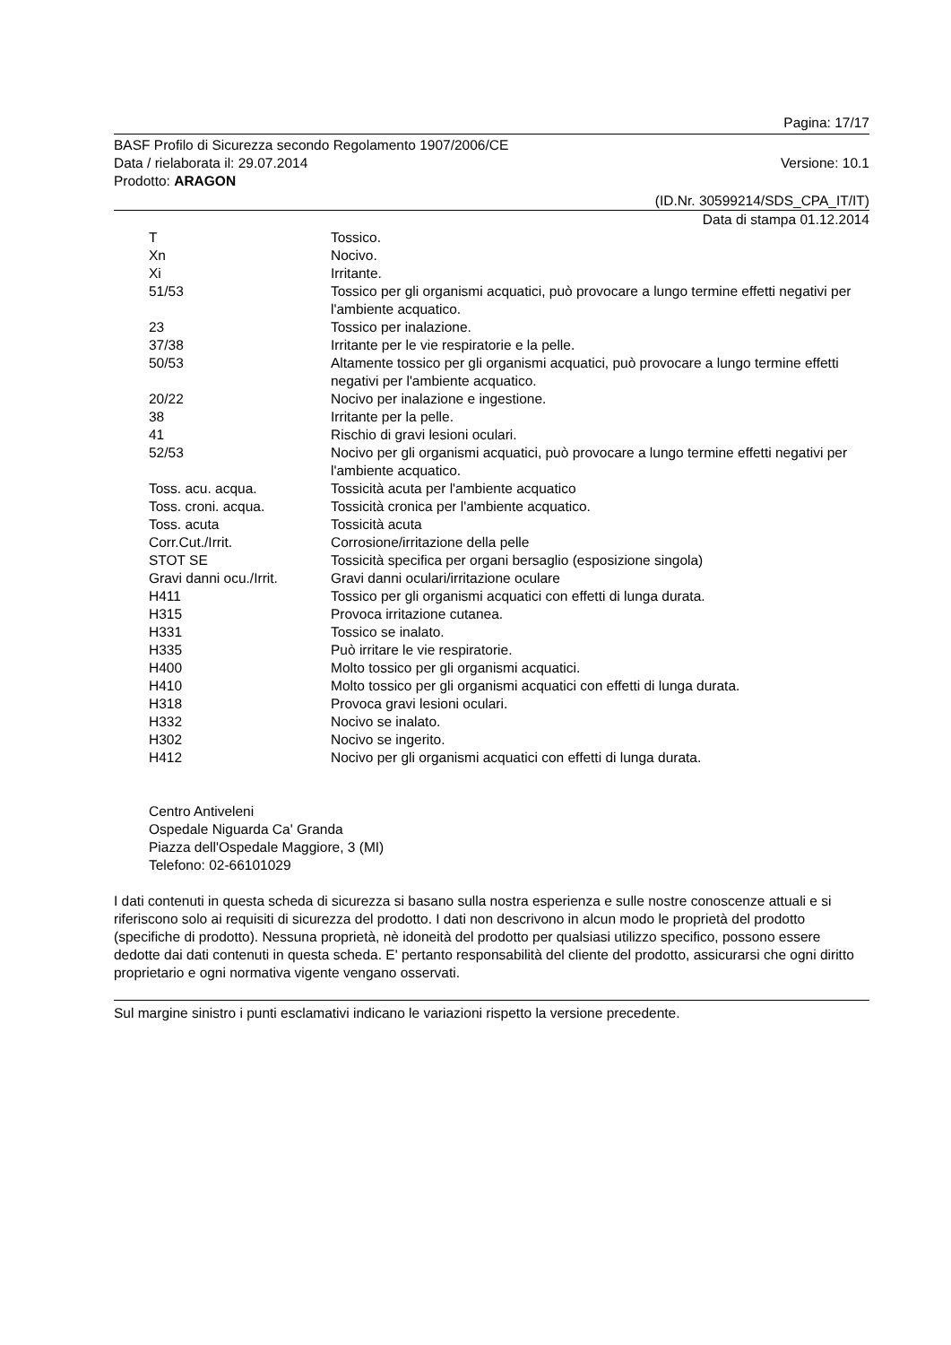Pagina: 17/17
BASF Profilo di Sicurezza secondo Regolamento 1907/2006/CE
Data / rielaborata il: 29.07.2014 Versione: 10.1
Prodotto: ARAGON
(ID.Nr. 30599214/SDS_CPA_IT/IT)
Data di stampa 01.12.2014
| T | Tossico. |
| Xn | Nocivo. |
| Xi | Irritante. |
| 51/53 | Tossico per gli organismi acquatici, può provocare a lungo termine effetti negativi per l'ambiente acquatico. |
| 23 | Tossico per inalazione. |
| 37/38 | Irritante per le vie respiratorie e la pelle. |
| 50/53 | Altamente tossico per gli organismi acquatici, può provocare a lungo termine effetti negativi per l'ambiente acquatico. |
| 20/22 | Nocivo per inalazione e ingestione. |
| 38 | Irritante per la pelle. |
| 41 | Rischio di gravi lesioni oculari. |
| 52/53 | Nocivo per gli organismi acquatici, può provocare a lungo termine effetti negativi per l'ambiente acquatico. |
| Toss. acu. acqua. | Tossicità acuta per l'ambiente acquatico |
| Toss. croni. acqua. | Tossicità cronica per l'ambiente acquatico. |
| Toss. acuta | Tossicità acuta |
| Corr.Cut./Irrit. | Corrosione/irritazione della pelle |
| STOT SE | Tossicità specifica per organi bersaglio (esposizione singola) |
| Gravi danni ocu./Irrit. | Gravi danni oculari/irritazione oculare |
| H411 | Tossico per gli organismi acquatici con effetti di lunga durata. |
| H315 | Provoca irritazione cutanea. |
| H331 | Tossico se inalato. |
| H335 | Può irritare le vie respiratorie. |
| H400 | Molto tossico per gli organismi acquatici. |
| H410 | Molto tossico per gli organismi acquatici con effetti di lunga durata. |
| H318 | Provoca gravi lesioni oculari. |
| H332 | Nocivo se inalato. |
| H302 | Nocivo se ingerito. |
| H412 | Nocivo per gli organismi acquatici con effetti di lunga durata. |
Centro Antiveleni
Ospedale Niguarda Ca' Granda
Piazza dell'Ospedale Maggiore, 3 (MI)
Telefono: 02-66101029
I dati contenuti in questa scheda di sicurezza si basano sulla nostra esperienza e sulle nostre conoscenze attuali e si riferiscono solo ai requisiti di sicurezza del prodotto. I dati non descrivono in alcun modo le proprietà del prodotto (specifiche di prodotto). Nessuna proprietà, nè idoneità del prodotto per qualsiasi utilizzo specifico, possono essere dedotte dai dati contenuti in questa scheda. E' pertanto responsabilità del cliente del prodotto, assicurarsi che ogni diritto proprietario e ogni normativa vigente vengano osservati.
Sul margine sinistro i punti esclamativi indicano le variazioni rispetto la versione precedente.